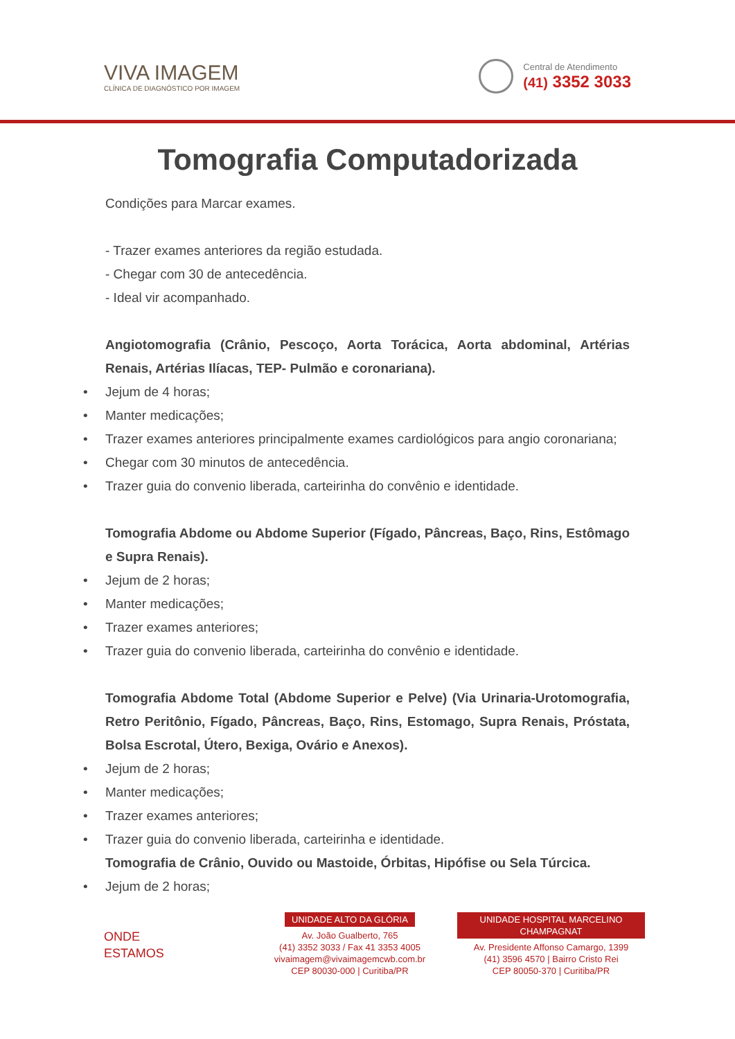VIVA IMAGEM
CLÍNICA DE DIAGNÓSTICO POR IMAGEM
Central de Atendimento
(41) 3352 3033
Tomografia Computadorizada
Condições para Marcar exames.
- Trazer exames anteriores da região estudada.
- Chegar com 30 de antecedência.
- Ideal vir acompanhado.
Angiotomografia (Crânio, Pescoço, Aorta Torácica, Aorta abdominal, Artérias Renais, Artérias Ilíacas, TEP- Pulmão e coronariana).
• Jejum de 4 horas;
• Manter medicações;
• Trazer exames anteriores principalmente exames cardiológicos para angio coronariana;
• Chegar com 30 minutos de antecedência.
• Trazer guia do convenio liberada, carteirinha do convênio e identidade.
Tomografia Abdome ou Abdome Superior (Fígado, Pâncreas, Baço, Rins, Estômago e Supra Renais).
• Jejum de 2 horas;
• Manter medicações;
• Trazer exames anteriores;
• Trazer guia do convenio liberada, carteirinha do convênio e identidade.
Tomografia Abdome Total (Abdome Superior e Pelve) (Via Urinaria-Urotomografia, Retro Peritônio, Fígado, Pâncreas, Baço, Rins, Estomago, Supra Renais, Próstata, Bolsa Escrotal, Útero, Bexiga, Ovário e Anexos).
• Jejum de 2 horas;
• Manter medicações;
• Trazer exames anteriores;
• Trazer guia do convenio liberada, carteirinha e identidade.
Tomografia de Crânio, Ouvido ou Mastoide, Órbitas, Hipófise ou Sela Túrcica.
• Jejum de 2 horas;
ONDE
ESTAMOS
UNIDADE ALTO DA GLÓRIA
Av. João Gualberto, 765
(41) 3352 3033 / Fax 41 3353 4005
vivaimagem@vivaimagemcwb.com.br
CEP 80030-000 | Curitiba/PR
UNIDADE HOSPITAL MARCELINO CHAMPAGNAT
Av. Presidente Affonso Camargo, 1399
(41) 3596 4570 | Bairro Cristo Rei
CEP 80050-370 | Curitiba/PR